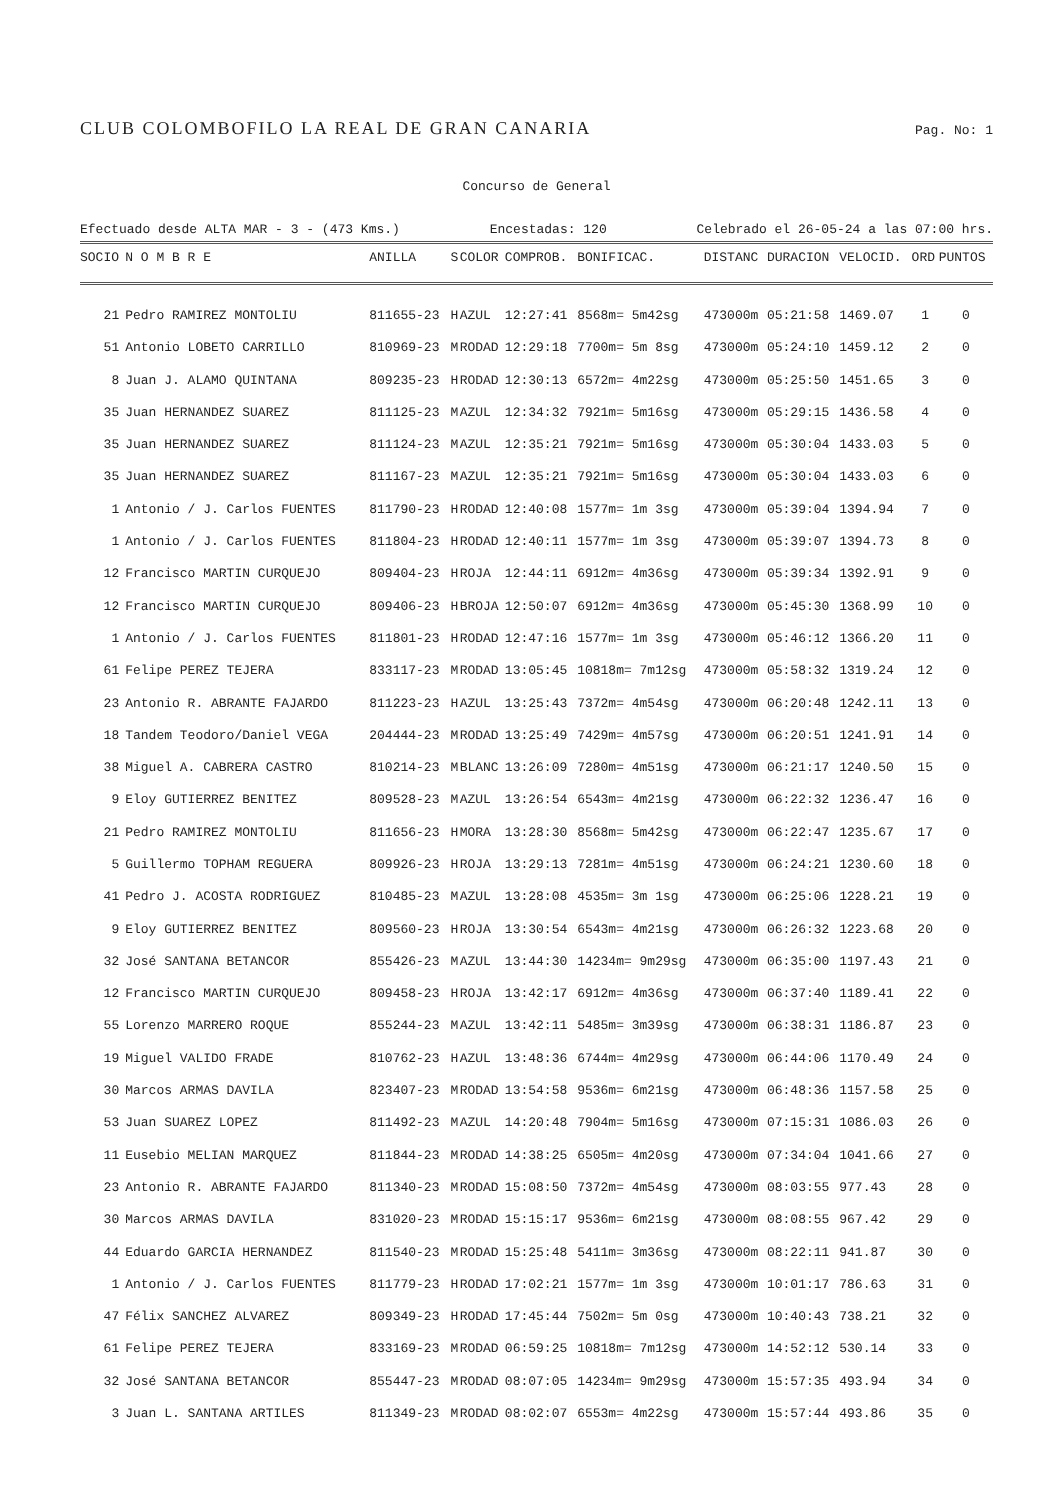CLUB COLOMBOFILO LA REAL DE GRAN CANARIA
Pag. No: 1
Concurso de General
Efectuado desde ALTA MAR - 3 - (473 Kms.) Encestadas: 120 Celebrado el 26-05-24 a las 07:00 hrs.
| SOCIO | N O M B R E | ANILLA | S | COLOR | COMPROB. | BONIFICAC. | DISTANC | DURACION | VELOCID. | ORD | PUNTOS |
| --- | --- | --- | --- | --- | --- | --- | --- | --- | --- | --- | --- |
| 21 | Pedro RAMIREZ MONTOLIU | 811655-23 | H | AZUL | 12:27:41 | 8568m= 5m42sg | 473000m | 05:21:58 | 1469.07 | 1 | 0 |
| 51 | Antonio LOBETO CARRILLO | 810969-23 | M | RODAD | 12:29:18 | 7700m= 5m 8sg | 473000m | 05:24:10 | 1459.12 | 2 | 0 |
| 8 | Juan J. ALAMO QUINTANA | 809235-23 | H | RODAD | 12:30:13 | 6572m= 4m22sg | 473000m | 05:25:50 | 1451.65 | 3 | 0 |
| 35 | Juan HERNANDEZ SUAREZ | 811125-23 | M | AZUL | 12:34:32 | 7921m= 5m16sg | 473000m | 05:29:15 | 1436.58 | 4 | 0 |
| 35 | Juan HERNANDEZ SUAREZ | 811124-23 | M | AZUL | 12:35:21 | 7921m= 5m16sg | 473000m | 05:30:04 | 1433.03 | 5 | 0 |
| 35 | Juan HERNANDEZ SUAREZ | 811167-23 | M | AZUL | 12:35:21 | 7921m= 5m16sg | 473000m | 05:30:04 | 1433.03 | 6 | 0 |
| 1 | Antonio / J. Carlos FUENTES | 811790-23 | H | RODAD | 12:40:08 | 1577m= 1m 3sg | 473000m | 05:39:04 | 1394.94 | 7 | 0 |
| 1 | Antonio / J. Carlos FUENTES | 811804-23 | H | RODAD | 12:40:11 | 1577m= 1m 3sg | 473000m | 05:39:07 | 1394.73 | 8 | 0 |
| 12 | Francisco MARTIN CURQUEJO | 809404-23 | H | ROJA | 12:44:11 | 6912m= 4m36sg | 473000m | 05:39:34 | 1392.91 | 9 | 0 |
| 12 | Francisco MARTIN CURQUEJO | 809406-23 | H | BROJA | 12:50:07 | 6912m= 4m36sg | 473000m | 05:45:30 | 1368.99 | 10 | 0 |
| 1 | Antonio / J. Carlos FUENTES | 811801-23 | H | RODAD | 12:47:16 | 1577m= 1m 3sg | 473000m | 05:46:12 | 1366.20 | 11 | 0 |
| 61 | Felipe PEREZ TEJERA | 833117-23 | M | RODAD | 13:05:45 | 10818m= 7m12sg | 473000m | 05:58:32 | 1319.24 | 12 | 0 |
| 23 | Antonio R. ABRANTE FAJARDO | 811223-23 | H | AZUL | 13:25:43 | 7372m= 4m54sg | 473000m | 06:20:48 | 1242.11 | 13 | 0 |
| 18 | Tandem Teodoro/Daniel VEGA | 204444-23 | M | RODAD | 13:25:49 | 7429m= 4m57sg | 473000m | 06:20:51 | 1241.91 | 14 | 0 |
| 38 | Miguel A. CABRERA CASTRO | 810214-23 | M | BLANC | 13:26:09 | 7280m= 4m51sg | 473000m | 06:21:17 | 1240.50 | 15 | 0 |
| 9 | Eloy GUTIERREZ BENITEZ | 809528-23 | M | AZUL | 13:26:54 | 6543m= 4m21sg | 473000m | 06:22:32 | 1236.47 | 16 | 0 |
| 21 | Pedro RAMIREZ MONTOLIU | 811656-23 | H | MORA | 13:28:30 | 8568m= 5m42sg | 473000m | 06:22:47 | 1235.67 | 17 | 0 |
| 5 | Guillermo TOPHAM REGUERA | 809926-23 | H | ROJA | 13:29:13 | 7281m= 4m51sg | 473000m | 06:24:21 | 1230.60 | 18 | 0 |
| 41 | Pedro J. ACOSTA RODRIGUEZ | 810485-23 | M | AZUL | 13:28:08 | 4535m= 3m 1sg | 473000m | 06:25:06 | 1228.21 | 19 | 0 |
| 9 | Eloy GUTIERREZ BENITEZ | 809560-23 | H | ROJA | 13:30:54 | 6543m= 4m21sg | 473000m | 06:26:32 | 1223.68 | 20 | 0 |
| 32 | José SANTANA BETANCOR | 855426-23 | M | AZUL | 13:44:30 | 14234m= 9m29sg | 473000m | 06:35:00 | 1197.43 | 21 | 0 |
| 12 | Francisco MARTIN CURQUEJO | 809458-23 | H | ROJA | 13:42:17 | 6912m= 4m36sg | 473000m | 06:37:40 | 1189.41 | 22 | 0 |
| 55 | Lorenzo MARRERO ROQUE | 855244-23 | M | AZUL | 13:42:11 | 5485m= 3m39sg | 473000m | 06:38:31 | 1186.87 | 23 | 0 |
| 19 | Miguel VALIDO FRADE | 810762-23 | H | AZUL | 13:48:36 | 6744m= 4m29sg | 473000m | 06:44:06 | 1170.49 | 24 | 0 |
| 30 | Marcos ARMAS DAVILA | 823407-23 | M | RODAD | 13:54:58 | 9536m= 6m21sg | 473000m | 06:48:36 | 1157.58 | 25 | 0 |
| 53 | Juan SUAREZ LOPEZ | 811492-23 | M | AZUL | 14:20:48 | 7904m= 5m16sg | 473000m | 07:15:31 | 1086.03 | 26 | 0 |
| 11 | Eusebio MELIAN MARQUEZ | 811844-23 | M | RODAD | 14:38:25 | 6505m= 4m20sg | 473000m | 07:34:04 | 1041.66 | 27 | 0 |
| 23 | Antonio R. ABRANTE FAJARDO | 811340-23 | M | RODAD | 15:08:50 | 7372m= 4m54sg | 473000m | 08:03:55 | 977.43 | 28 | 0 |
| 30 | Marcos ARMAS DAVILA | 831020-23 | M | RODAD | 15:15:17 | 9536m= 6m21sg | 473000m | 08:08:55 | 967.42 | 29 | 0 |
| 44 | Eduardo GARCIA HERNANDEZ | 811540-23 | M | RODAD | 15:25:48 | 5411m= 3m36sg | 473000m | 08:22:11 | 941.87 | 30 | 0 |
| 1 | Antonio / J. Carlos FUENTES | 811779-23 | H | RODAD | 17:02:21 | 1577m= 1m 3sg | 473000m | 10:01:17 | 786.63 | 31 | 0 |
| 47 | Félix SANCHEZ ALVAREZ | 809349-23 | H | RODAD | 17:45:44 | 7502m= 5m 0sg | 473000m | 10:40:43 | 738.21 | 32 | 0 |
| 61 | Felipe PEREZ TEJERA | 833169-23 | M | RODAD | 06:59:25 | 10818m= 7m12sg | 473000m | 14:52:12 | 530.14 | 33 | 0 |
| 32 | José SANTANA BETANCOR | 855447-23 | M | RODAD | 08:07:05 | 14234m= 9m29sg | 473000m | 15:57:35 | 493.94 | 34 | 0 |
| 3 | Juan L. SANTANA ARTILES | 811349-23 | M | RODAD | 08:02:07 | 6553m= 4m22sg | 473000m | 15:57:44 | 493.86 | 35 | 0 |